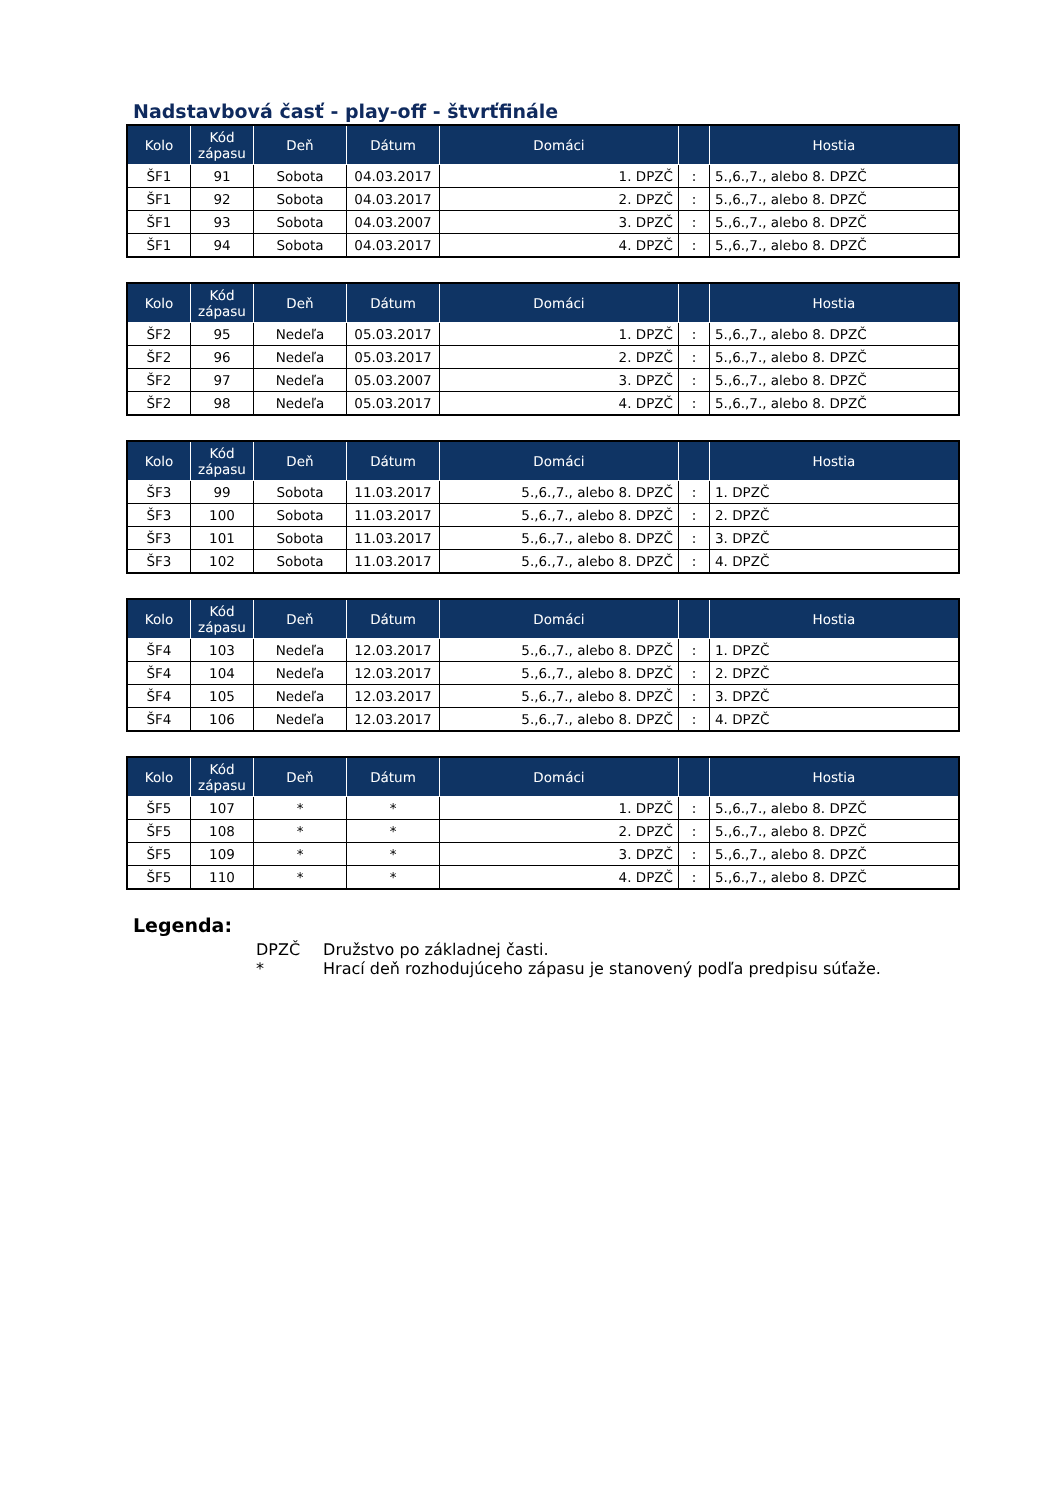Nadstavbová časť - play-off - štvrťfinále
| Kolo | Kód zápasu | Deň | Dátum | Domáci | | Hostia |
| --- | --- | --- | --- | --- | --- | --- |
| ŠF1 | 91 | Sobota | 04.03.2017 | 1. DPZČ | : | 5.,6.,7., alebo 8. DPZČ |
| ŠF1 | 92 | Sobota | 04.03.2017 | 2. DPZČ | : | 5.,6.,7., alebo 8. DPZČ |
| ŠF1 | 93 | Sobota | 04.03.2007 | 3. DPZČ | : | 5.,6.,7., alebo 8. DPZČ |
| ŠF1 | 94 | Sobota | 04.03.2017 | 4. DPZČ | : | 5.,6.,7., alebo 8. DPZČ |
| Kolo | Kód zápasu | Deň | Dátum | Domáci | | Hostia |
| --- | --- | --- | --- | --- | --- | --- |
| ŠF2 | 95 | Nedeľa | 05.03.2017 | 1. DPZČ | : | 5.,6.,7., alebo 8. DPZČ |
| ŠF2 | 96 | Nedeľa | 05.03.2017 | 2. DPZČ | : | 5.,6.,7., alebo 8. DPZČ |
| ŠF2 | 97 | Nedeľa | 05.03.2007 | 3. DPZČ | : | 5.,6.,7., alebo 8. DPZČ |
| ŠF2 | 98 | Nedeľa | 05.03.2017 | 4. DPZČ | : | 5.,6.,7., alebo 8. DPZČ |
| Kolo | Kód zápasu | Deň | Dátum | Domáci | | Hostia |
| --- | --- | --- | --- | --- | --- | --- |
| ŠF3 | 99 | Sobota | 11.03.2017 | 5.,6.,7., alebo 8. DPZČ | : | 1. DPZČ |
| ŠF3 | 100 | Sobota | 11.03.2017 | 5.,6.,7., alebo 8. DPZČ | : | 2. DPZČ |
| ŠF3 | 101 | Sobota | 11.03.2017 | 5.,6.,7., alebo 8. DPZČ | : | 3. DPZČ |
| ŠF3 | 102 | Sobota | 11.03.2017 | 5.,6.,7., alebo 8. DPZČ | : | 4. DPZČ |
| Kolo | Kód zápasu | Deň | Dátum | Domáci | | Hostia |
| --- | --- | --- | --- | --- | --- | --- |
| ŠF4 | 103 | Nedeľa | 12.03.2017 | 5.,6.,7., alebo 8. DPZČ | : | 1. DPZČ |
| ŠF4 | 104 | Nedeľa | 12.03.2017 | 5.,6.,7., alebo 8. DPZČ | : | 2. DPZČ |
| ŠF4 | 105 | Nedeľa | 12.03.2017 | 5.,6.,7., alebo 8. DPZČ | : | 3. DPZČ |
| ŠF4 | 106 | Nedeľa | 12.03.2017 | 5.,6.,7., alebo 8. DPZČ | : | 4. DPZČ |
| Kolo | Kód zápasu | Deň | Dátum | Domáci | | Hostia |
| --- | --- | --- | --- | --- | --- | --- |
| ŠF5 | 107 | * | * | 1. DPZČ | : | 5.,6.,7., alebo 8. DPZČ |
| ŠF5 | 108 | * | * | 2. DPZČ | : | 5.,6.,7., alebo 8. DPZČ |
| ŠF5 | 109 | * | * | 3. DPZČ | : | 5.,6.,7., alebo 8. DPZČ |
| ŠF5 | 110 | * | * | 4. DPZČ | : | 5.,6.,7., alebo 8. DPZČ |
Legenda:
DPZČ Družstvo po základnej časti.
* Hrací deň rozhodujúceho zápasu je stanovený podľa predpisu súťaže.